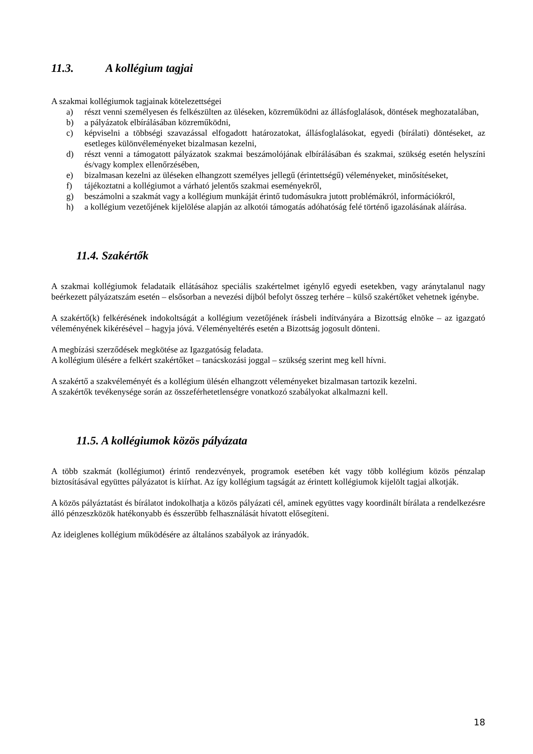11.3. A kollégium tagjai
A szakmai kollégiumok tagjainak kötelezettségei
a) részt venni személyesen és felkészülten az üléseken, közreműködni az állásfoglalások, döntések meghozatalában,
b) a pályázatok elbírálásában közreműködni,
c) képviselni a többségi szavazással elfogadott határozatokat, állásfoglalásokat, egyedi (bírálati) döntéseket, az esetleges különvéleményeket bizalmasan kezelni,
d) részt venni a támogatott pályázatok szakmai beszámolójának elbírálásában és szakmai, szükség esetén helyszíni és/vagy komplex ellenőrzésében,
e) bizalmasan kezelni az üléseken elhangzott személyes jellegű (érintettségű) véleményeket, minősítéseket,
f) tájékoztatni a kollégiumot a várható jelentős szakmai eseményekről,
g) beszámolni a szakmát vagy a kollégium munkáját érintő tudomásukra jutott problémákról, információkról,
h) a kollégium vezetőjének kijelölése alapján az alkotói támogatás adóhatóság felé történő igazolásának aláírása.
11.4. Szakértők
A szakmai kollégiumok feladataik ellátásához speciális szakértelmet igénylő egyedi esetekben, vagy aránytalanul nagy beérkezett pályázatszám esetén – elsősorban a nevezési díjból befolyt összeg terhére – külső szakértőket vehetnek igénybe.
A szakértő(k) felkérésének indokoltságát a kollégium vezetőjének írásbeli indítványára a Bizottság elnöke – az igazgató véleményének kikérésével – hagyja jóvá. Véleményeltérés esetén a Bizottság jogosult dönteni.
A megbízási szerződések megkötése az Igazgatóság feladata.
A kollégium ülésére a felkért szakértőket – tanácskozási joggal – szükség szerint meg kell hívni.
A szakértő a szakvéleményét és a kollégium ülésén elhangzott véleményeket bizalmasan tartozik kezelni.
A szakértők tevékenysége során az összeférhetetlenségre vonatkozó szabályokat alkalmazni kell.
11.5. A kollégiumok közös pályázata
A több szakmát (kollégiumot) érintő rendezvények, programok esetében két vagy több kollégium közös pénzalap biztosításával együttes pályázatot is kiírhat. Az így kollégium tagságát az érintett kollégiumok kijelölt tagjai alkotják.
A közös pályáztatást és bírálatot indokolhatja a közös pályázati cél, aminek együttes vagy koordinált bírálata a rendelkezésre álló pénzeszközök hatékonyabb és ésszerűbb felhasználását hívatott elősegíteni.
Az ideiglenes kollégium működésére az általános szabályok az irányadók.
18